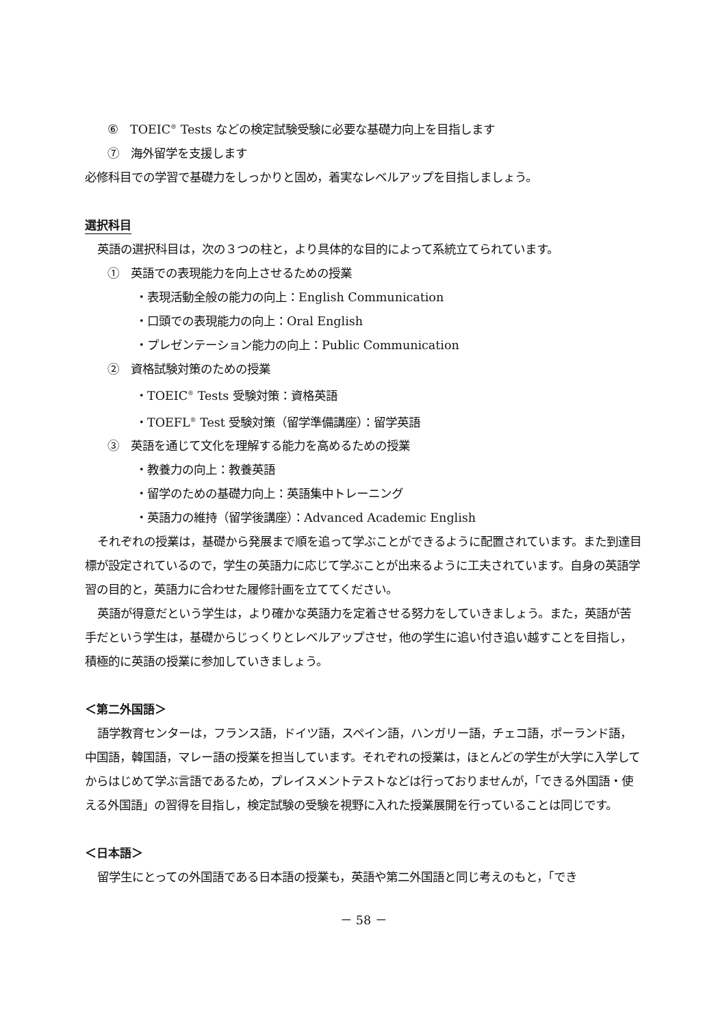⑥　TOEIC<sup>®</sup> Tests などの検定試験受験に必要な基礎力向上を目指します
⑦　海外留学を支援します
必修科目での学習で基礎力をしっかりと固め，着実なレベルアップを目指しましょう。
選択科目
英語の選択科目は，次の３つの柱と，より具体的な目的によって系統立てられています。
①　英語での表現能力を向上させるための授業
・表現活動全般の能力の向上：English Communication
・口頭での表現能力の向上：Oral English
・プレゼンテーション能力の向上：Public Communication
②　資格試験対策のための授業
・TOEIC<sup>®</sup> Tests 受験対策：資格英語
・TOEFL<sup>®</sup> Test 受験対策（留学準備講座）：留学英語
③　英語を通じて文化を理解する能力を高めるための授業
・教養力の向上：教養英語
・留学のための基礎力向上：英語集中トレーニング
・英語力の維持（留学後講座）：Advanced Academic English
それぞれの授業は，基礎から発展まで順を追って学ぶことができるように配置されています。また到達目標が設定されているので，学生の英語力に応じて学ぶことが出来るように工夫されています。自身の英語学習の目的と，英語力に合わせた履修計画を立ててください。
英語が得意だという学生は，より確かな英語力を定着させる努力をしていきましょう。また，英語が苦手だという学生は，基礎からじっくりとレベルアップさせ，他の学生に追い付き追い越すことを目指し，積極的に英語の授業に参加していきましょう。
＜第二外国語＞
語学教育センターは，フランス語，ドイツ語，スペイン語，ハンガリー語，チェコ語，ポーランド語，中国語，韓国語，マレー語の授業を担当しています。それぞれの授業は，ほとんどの学生が大学に入学してからはじめて学ぶ言語であるため，プレイスメントテストなどは行っておりませんが，「できる外国語・使える外国語」の習得を目指し，検定試験の受験を視野に入れた授業展開を行っていることは同じです。
＜日本語＞
留学生にとっての外国語である日本語の授業も，英語や第二外国語と同じ考えのもと，「でき
－ 58 －